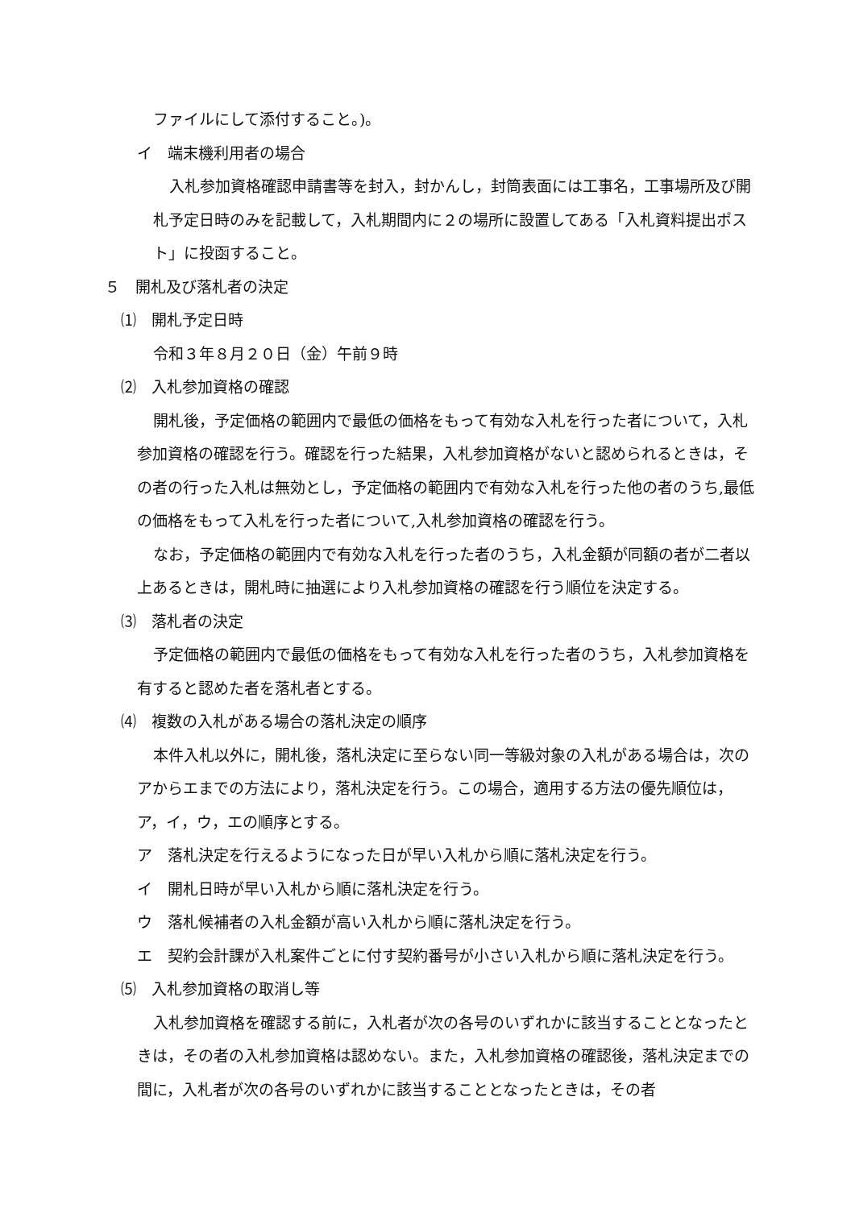ファイルにして添付すること。)。
イ　端末機利用者の場合
入札参加資格確認申請書等を封入，封かんし，封筒表面には工事名，工事場所及び開札予定日時のみを記載して，入札期間内に２の場所に設置してある「入札資料提出ポスト」に投函すること。
５　開札及び落札者の決定
⑴　開札予定日時
令和３年８月２０日（金）午前９時
⑵　入札参加資格の確認
開札後，予定価格の範囲内で最低の価格をもって有効な入札を行った者について，入札参加資格の確認を行う。確認を行った結果，入札参加資格がないと認められるときは，その者の行った入札は無効とし，予定価格の範囲内で有効な入札を行った他の者のうち,最低の価格をもって入札を行った者について,入札参加資格の確認を行う。
なお，予定価格の範囲内で有効な入札を行った者のうち，入札金額が同額の者が二者以上あるときは，開札時に抽選により入札参加資格の確認を行う順位を決定する。
⑶　落札者の決定
予定価格の範囲内で最低の価格をもって有効な入札を行った者のうち，入札参加資格を有すると認めた者を落札者とする。
⑷　複数の入札がある場合の落札決定の順序
本件入札以外に，開札後，落札決定に至らない同一等級対象の入札がある場合は，次のアからエまでの方法により，落札決定を行う。この場合，適用する方法の優先順位は，ア，イ，ウ，エの順序とする。
ア　落札決定を行えるようになった日が早い入札から順に落札決定を行う。
イ　開札日時が早い入札から順に落札決定を行う。
ウ　落札候補者の入札金額が高い入札から順に落札決定を行う。
エ　契約会計課が入札案件ごとに付す契約番号が小さい入札から順に落札決定を行う。
⑸　入札参加資格の取消し等
入札参加資格を確認する前に，入札者が次の各号のいずれかに該当することとなったときは，その者の入札参加資格は認めない。また，入札参加資格の確認後，落札決定までの間に，入札者が次の各号のいずれかに該当することとなったときは，その者